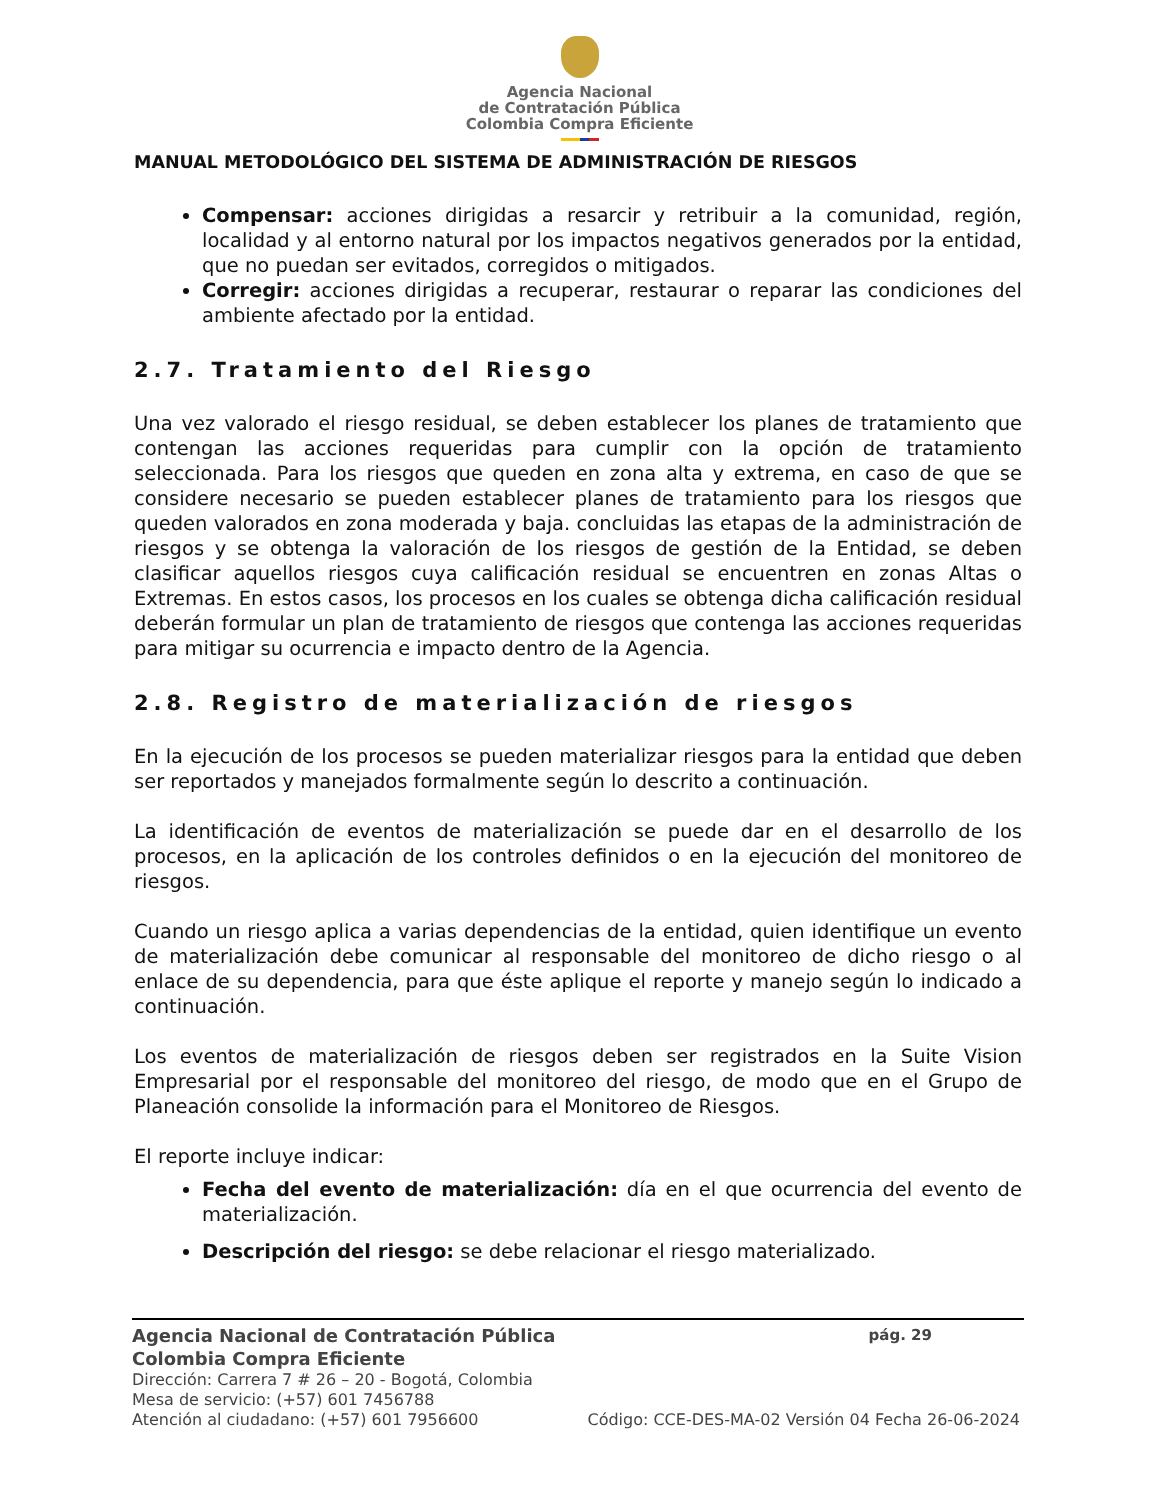Agencia Nacional
de Contratación Pública
Colombia Compra Eficiente
MANUAL METODOLÓGICO DEL SISTEMA DE ADMINISTRACIÓN DE RIESGOS
Compensar: acciones dirigidas a resarcir y retribuir a la comunidad, región, localidad y al entorno natural por los impactos negativos generados por la entidad, que no puedan ser evitados, corregidos o mitigados.
Corregir: acciones dirigidas a recuperar, restaurar o reparar las condiciones del ambiente afectado por la entidad.
2.7. Tratamiento del Riesgo
Una vez valorado el riesgo residual, se deben establecer los planes de tratamiento que contengan las acciones requeridas para cumplir con la opción de tratamiento seleccionada. Para los riesgos que queden en zona alta y extrema, en caso de que se considere necesario se pueden establecer planes de tratamiento para los riesgos que queden valorados en zona moderada y baja. concluidas las etapas de la administración de riesgos y se obtenga la valoración de los riesgos de gestión de la Entidad, se deben clasificar aquellos riesgos cuya calificación residual se encuentren en zonas Altas o Extremas. En estos casos, los procesos en los cuales se obtenga dicha calificación residual deberán formular un plan de tratamiento de riesgos que contenga las acciones requeridas para mitigar su ocurrencia e impacto dentro de la Agencia.
2.8. Registro de materialización de riesgos
En la ejecución de los procesos se pueden materializar riesgos para la entidad que deben ser reportados y manejados formalmente según lo descrito a continuación.
La identificación de eventos de materialización se puede dar en el desarrollo de los procesos, en la aplicación de los controles definidos o en la ejecución del monitoreo de riesgos.
Cuando un riesgo aplica a varias dependencias de la entidad, quien identifique un evento de materialización debe comunicar al responsable del monitoreo de dicho riesgo o al enlace de su dependencia, para que éste aplique el reporte y manejo según lo indicado a continuación.
Los eventos de materialización de riesgos deben ser registrados en la Suite Vision Empresarial por el responsable del monitoreo del riesgo, de modo que en el Grupo de Planeación consolide la información para el Monitoreo de Riesgos.
El reporte incluye indicar:
Fecha del evento de materialización: día en el que ocurrencia del evento de materialización.
Descripción del riesgo: se debe relacionar el riesgo materializado.
Agencia Nacional de Contratación Pública pág. 29
Colombia Compra Eficiente
Dirección: Carrera 7 # 26 – 20 - Bogotá, Colombia
Mesa de servicio: (+57) 601 7456788
Atención al ciudadano: (+57) 601 7956600 Código: CCE-DES-MA-02 Versión 04 Fecha 26-06-2024